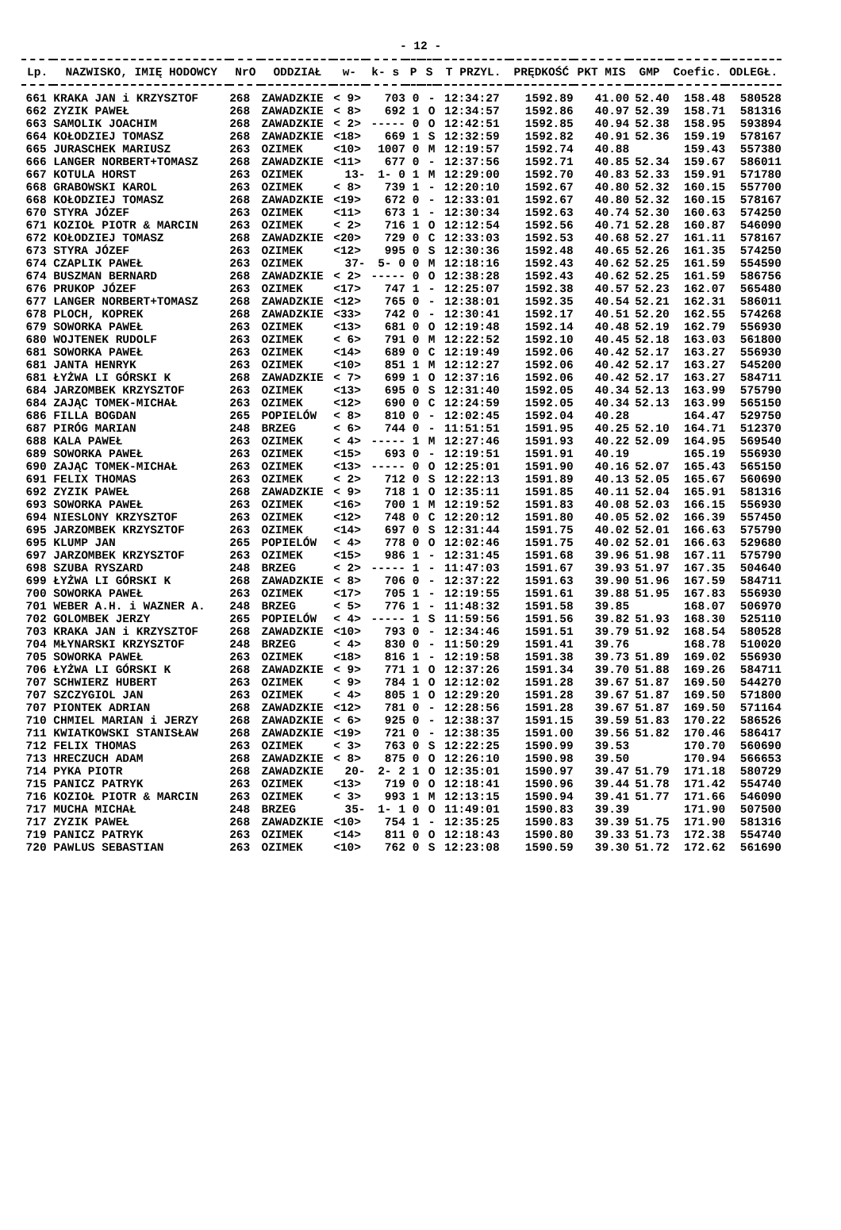- 12 -
| Lp. | NAZWISKO, IMIĘ HODOWCY | NrO | ODDZIAŁ | w- | k- s | P | S | T PRZYL. | PRĘDKOŚĆ | PKT MIS | GMP | Coefic. | ODLEGŁ. |
| --- | --- | --- | --- | --- | --- | --- | --- | --- | --- | --- | --- | --- | --- |
| 661 | KRAKA JAN i KRZYSZTOF | 268 | ZAWADZKIE | < 9> | 703 | 0 | - | 12:34:27 | 1592.89 | 41.00 | 52.40 | 158.48 | 580528 |
| 662 | ZYZIK PAWEŁ | 268 | ZAWADZKIE | < 8> | 692 | 1 | O | 12:34:57 | 1592.86 | 40.97 | 52.39 | 158.71 | 581316 |
| 663 | SAMOLIK JOACHIM | 268 | ZAWADZKIE | < 2> | ----- | 0 | O | 12:42:51 | 1592.85 | 40.94 | 52.38 | 158.95 | 593894 |
| 664 | KOŁODZIEJ TOMASZ | 268 | ZAWADZKIE | <18> | 669 | 1 | S | 12:32:59 | 1592.82 | 40.91 | 52.36 | 159.19 | 578167 |
| 665 | JURASCHEK MARIUSZ | 263 | OZIMEK | <10> | 1007 | 0 | M | 12:19:57 | 1592.74 | 40.88 | | 159.43 | 557380 |
| 666 | LANGER NORBERT+TOMASZ | 268 | ZAWADZKIE | <11> | 677 | 0 | - | 12:37:56 | 1592.71 | 40.85 | 52.34 | 159.67 | 586011 |
| 667 | KOTULA HORST | 263 | OZIMEK | 13- | 1- 0 | 1 | M | 12:29:00 | 1592.70 | 40.83 | 52.33 | 159.91 | 571780 |
| 668 | GRABOWSKI KAROL | 263 | OZIMEK | < 8> | 739 | 1 | - | 12:20:10 | 1592.67 | 40.80 | 52.32 | 160.15 | 557700 |
| 668 | KOŁODZIEJ TOMASZ | 268 | ZAWADZKIE | <19> | 672 | 0 | - | 12:33:01 | 1592.67 | 40.80 | 52.32 | 160.15 | 578167 |
| 670 | STYRA JÓZEF | 263 | OZIMEK | <11> | 673 | 1 | - | 12:30:34 | 1592.63 | 40.74 | 52.30 | 160.63 | 574250 |
| 671 | KOZIOŁ PIOTR & MARCIN | 263 | OZIMEK | < 2> | 716 | 1 | O | 12:12:54 | 1592.56 | 40.71 | 52.28 | 160.87 | 546090 |
| 672 | KOŁODZIEJ TOMASZ | 268 | ZAWADZKIE | <20> | 729 | 0 | C | 12:33:03 | 1592.53 | 40.68 | 52.27 | 161.11 | 578167 |
| 673 | STYRA JÓZEF | 263 | OZIMEK | <12> | 995 | 0 | S | 12:30:36 | 1592.48 | 40.65 | 52.26 | 161.35 | 574250 |
| 674 | CZAPLIK PAWEŁ | 263 | OZIMEK | 37- | 5- 0 | 0 | M | 12:18:16 | 1592.43 | 40.62 | 52.25 | 161.59 | 554590 |
| 674 | BUSZMAN BERNARD | 268 | ZAWADZKIE | < 2> | ----- | 0 | O | 12:38:28 | 1592.43 | 40.62 | 52.25 | 161.59 | 586756 |
| 676 | PRUKOP JÓZEF | 263 | OZIMEK | <17> | 747 | 1 | - | 12:25:07 | 1592.38 | 40.57 | 52.23 | 162.07 | 565480 |
| 677 | LANGER NORBERT+TOMASZ | 268 | ZAWADZKIE | <12> | 765 | 0 | - | 12:38:01 | 1592.35 | 40.54 | 52.21 | 162.31 | 586011 |
| 678 | PLOCH, KOPREK | 268 | ZAWADZKIE | <33> | 742 | 0 | - | 12:30:41 | 1592.17 | 40.51 | 52.20 | 162.55 | 574268 |
| 679 | SOWORKA PAWEŁ | 263 | OZIMEK | <13> | 681 | 0 | O | 12:19:48 | 1592.14 | 40.48 | 52.19 | 162.79 | 556930 |
| 680 | WOJTENEK RUDOLF | 263 | OZIMEK | < 6> | 791 | 0 | M | 12:22:52 | 1592.10 | 40.45 | 52.18 | 163.03 | 561800 |
| 681 | SOWORKA PAWEŁ | 263 | OZIMEK | <14> | 689 | 0 | C | 12:19:49 | 1592.06 | 40.42 | 52.17 | 163.27 | 556930 |
| 681 | JANTA HENRYK | 263 | OZIMEK | <10> | 851 | 1 | M | 12:12:27 | 1592.06 | 40.42 | 52.17 | 163.27 | 545200 |
| 681 | ŁYŻWA LI GÓRSKI K | 268 | ZAWADZKIE | < 7> | 699 | 1 | O | 12:37:16 | 1592.06 | 40.42 | 52.17 | 163.27 | 584711 |
| 684 | JARZOMBEK KRZYSZTOF | 263 | OZIMEK | <13> | 695 | 0 | S | 12:31:40 | 1592.05 | 40.34 | 52.13 | 163.99 | 575790 |
| 684 | ZAJĄC TOMEK-MICHAŁ | 263 | OZIMEK | <12> | 690 | 0 | C | 12:24:59 | 1592.05 | 40.34 | 52.13 | 163.99 | 565150 |
| 686 | FILLA BOGDAN | 265 | POPIELÓW | < 8> | 810 | 0 | - | 12:02:45 | 1592.04 | 40.28 | | 164.47 | 529750 |
| 687 | PIRÓG MARIAN | 248 | BRZEG | < 6> | 744 | 0 | - | 11:51:51 | 1591.95 | 40.25 | 52.10 | 164.71 | 512370 |
| 688 | KALA PAWEŁ | 263 | OZIMEK | < 4> | ----- | 1 | M | 12:27:46 | 1591.93 | 40.22 | 52.09 | 164.95 | 569540 |
| 689 | SOWORKA PAWEŁ | 263 | OZIMEK | <15> | 693 | 0 | - | 12:19:51 | 1591.91 | 40.19 | | 165.19 | 556930 |
| 690 | ZAJĄC TOMEK-MICHAŁ | 263 | OZIMEK | <13> | ----- | 0 | O | 12:25:01 | 1591.90 | 40.16 | 52.07 | 165.43 | 565150 |
| 691 | FELIX THOMAS | 263 | OZIMEK | < 2> | 712 | 0 | S | 12:22:13 | 1591.89 | 40.13 | 52.05 | 165.67 | 560690 |
| 692 | ZYZIK PAWEŁ | 268 | ZAWADZKIE | < 9> | 718 | 1 | O | 12:35:11 | 1591.85 | 40.11 | 52.04 | 165.91 | 581316 |
| 693 | SOWORKA PAWEŁ | 263 | OZIMEK | <16> | 700 | 1 | M | 12:19:52 | 1591.83 | 40.08 | 52.03 | 166.15 | 556930 |
| 694 | NIESLONY KRZYSZTOF | 263 | OZIMEK | <12> | 748 | 0 | C | 12:20:12 | 1591.80 | 40.05 | 52.02 | 166.39 | 557450 |
| 695 | JARZOMBEK KRZYSZTOF | 263 | OZIMEK | <14> | 697 | 0 | S | 12:31:44 | 1591.75 | 40.02 | 52.01 | 166.63 | 575790 |
| 695 | KLUMP JAN | 265 | POPIELÓW | < 4> | 778 | 0 | O | 12:02:46 | 1591.75 | 40.02 | 52.01 | 166.63 | 529680 |
| 697 | JARZOMBEK KRZYSZTOF | 263 | OZIMEK | <15> | 986 | 1 | - | 12:31:45 | 1591.68 | 39.96 | 51.98 | 167.11 | 575790 |
| 698 | SZUBA RYSZARD | 248 | BRZEG | < 2> | ----- | 1 | - | 11:47:03 | 1591.67 | 39.93 | 51.97 | 167.35 | 504640 |
| 699 | ŁYŻWA LI GÓRSKI K | 268 | ZAWADZKIE | < 8> | 706 | 0 | - | 12:37:22 | 1591.63 | 39.90 | 51.96 | 167.59 | 584711 |
| 700 | SOWORKA PAWEŁ | 263 | OZIMEK | <17> | 705 | 1 | - | 12:19:55 | 1591.61 | 39.88 | 51.95 | 167.83 | 556930 |
| 701 | WEBER A.H. i WAZNER A. | 248 | BRZEG | < 5> | 776 | 1 | - | 11:48:32 | 1591.58 | 39.85 | | 168.07 | 506970 |
| 702 | GOLOMBEK JERZY | 265 | POPIELÓW | < 4> | ----- | 1 | S | 11:59:56 | 1591.56 | 39.82 | 51.93 | 168.30 | 525110 |
| 703 | KRAKA JAN i KRZYSZTOF | 268 | ZAWADZKIE | <10> | 793 | 0 | - | 12:34:46 | 1591.51 | 39.79 | 51.92 | 168.54 | 580528 |
| 704 | MŁYNARSKI KRZYSZTOF | 248 | BRZEG | < 4> | 830 | 0 | - | 11:50:29 | 1591.41 | 39.76 | | 168.78 | 510020 |
| 705 | SOWORKA PAWEŁ | 263 | OZIMEK | <18> | 816 | 1 | - | 12:19:58 | 1591.38 | 39.73 | 51.89 | 169.02 | 556930 |
| 706 | ŁYŻWA LI GÓRSKI K | 268 | ZAWADZKIE | < 9> | 771 | 1 | O | 12:37:26 | 1591.34 | 39.70 | 51.88 | 169.26 | 584711 |
| 707 | SCHWIERZ HUBERT | 263 | OZIMEK | < 9> | 784 | 1 | O | 12:12:02 | 1591.28 | 39.67 | 51.87 | 169.50 | 544270 |
| 707 | SZCZYGIOL JAN | 263 | OZIMEK | < 4> | 805 | 1 | O | 12:29:20 | 1591.28 | 39.67 | 51.87 | 169.50 | 571800 |
| 707 | PIONTEK ADRIAN | 268 | ZAWADZKIE | <12> | 781 | 0 | - | 12:28:56 | 1591.28 | 39.67 | 51.87 | 169.50 | 571164 |
| 710 | CHMIEL MARIAN i JERZY | 268 | ZAWADZKIE | < 6> | 925 | 0 | - | 12:38:37 | 1591.15 | 39.59 | 51.83 | 170.22 | 586526 |
| 711 | KWIATKOWSKI STANISŁAW | 268 | ZAWADZKIE | <19> | 721 | 0 | - | 12:38:35 | 1591.00 | 39.56 | 51.82 | 170.46 | 586417 |
| 712 | FELIX THOMAS | 263 | OZIMEK | < 3> | 763 | 0 | S | 12:22:25 | 1590.99 | 39.53 | | 170.70 | 560690 |
| 713 | HRECZUCH ADAM | 268 | ZAWADZKIE | < 8> | 875 | 0 | O | 12:26:10 | 1590.98 | 39.50 | | 170.94 | 566653 |
| 714 | PYKA PIOTR | 268 | ZAWADZKIE | 20- | 2- 2 | 1 | O | 12:35:01 | 1590.97 | 39.47 | 51.79 | 171.18 | 580729 |
| 715 | PANICZ PATRYK | 263 | OZIMEK | <13> | 719 | 0 | O | 12:18:41 | 1590.96 | 39.44 | 51.78 | 171.42 | 554740 |
| 716 | KOZIOŁ PIOTR & MARCIN | 263 | OZIMEK | < 3> | 993 | 1 | M | 12:13:15 | 1590.94 | 39.41 | 51.77 | 171.66 | 546090 |
| 717 | MUCHA MICHAŁ | 248 | BRZEG | 35- | 1- 1 | 0 | O | 11:49:01 | 1590.83 | 39.39 | | 171.90 | 507500 |
| 717 | ZYZIK PAWEŁ | 268 | ZAWADZKIE | <10> | 754 | 1 | - | 12:35:25 | 1590.83 | 39.39 | 51.75 | 171.90 | 581316 |
| 719 | PANICZ PATRYK | 263 | OZIMEK | <14> | 811 | 0 | O | 12:18:43 | 1590.80 | 39.33 | 51.73 | 172.38 | 554740 |
| 720 | PAWLUS SEBASTIAN | 263 | OZIMEK | <10> | 762 | 0 | S | 12:23:08 | 1590.59 | 39.30 | 51.72 | 172.62 | 561690 |